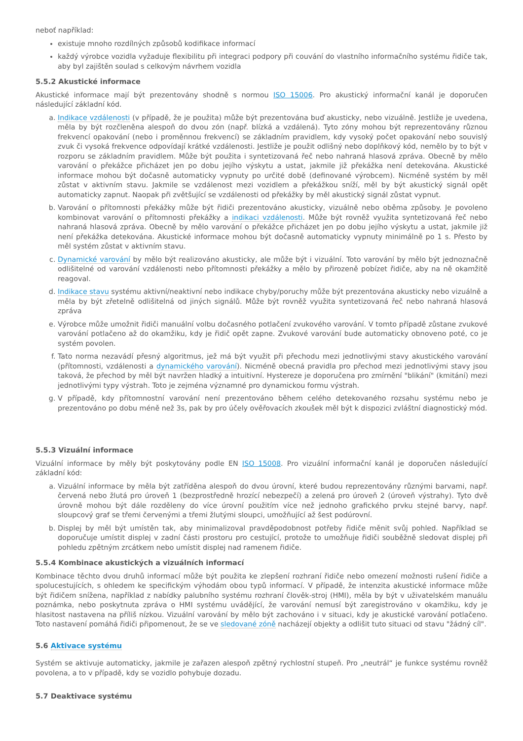neboť například:
existuje mnoho rozdílných způsobů kodifikace informací
každý výrobce vozidla vyžaduje flexibilitu při integraci podpory při couvání do vlastního informačního systému řidiče tak, aby byl zajištěn soulad s celkovým návrhem vozidla
5.5.2 Akustické informace
Akustické informace mají být prezentovány shodně s normou ISO 15006. Pro akustický informační kanál je doporučen následující základní kód.
a. Indikace vzdálenosti (v případě, že je použita) může být prezentována buď akusticky, nebo vizuálně. Jestliže je uvedena, měla by být rozčleněna alespoň do dvou zón (např. blízká a vzdálená). Tyto zóny mohou být reprezentovány různou frekvencí opakování (nebo i proměnnou frekvencí) se základním pravidlem, kdy vysoký počet opakování nebo souvislý zvuk či vysoká frekvence odpovídají krátké vzdálenosti. Jestliže je použit odlišný nebo doplňkový kód, nemělo by to být v rozporu se základním pravidlem. Může být použita i syntetizovaná řeč nebo nahraná hlasová zpráva. Obecně by mělo varování o překážce přicházet jen po dobu jejího výskytu a ustat, jakmile již překážka není detekována. Akustické informace mohou být dočasně automaticky vypnuty po určité době (definované výrobcem). Nicméně systém by měl zůstat v aktivním stavu. Jakmile se vzdálenost mezi vozidlem a překážkou sníží, měl by být akustický signál opět automaticky zapnut. Naopak při zvětšující se vzdálenosti od překážky by měl akustický signál zůstat vypnut.
b. Varování o přítomnosti překážky může být řidiči prezentováno akusticky, vizuálně nebo oběma způsoby. Je povoleno kombinovat varování o přítomnosti překážky a indikaci vzdálenosti. Může být rovněž využita syntetizovaná řeč nebo nahraná hlasová zpráva. Obecně by mělo varování o překážce přicházet jen po dobu jejího výskytu a ustat, jakmile již není překážka detekována. Akustické informace mohou být dočasně automaticky vypnuty minimálně po 1 s. Přesto by měl systém zůstat v aktivním stavu.
c. Dynamické varování by mělo být realizováno akusticky, ale může být i vizuální. Toto varování by mělo být jednoznačně odlišitelné od varování vzdálenosti nebo přítomnosti překážky a mělo by přirozeně pobízet řidiče, aby na ně okamžitě reagoval.
d. Indikace stavu systému aktivní/neaktivní nebo indikace chyby/poruchy může být prezentována akusticky nebo vizuálně a měla by být zřetelně odlišitelná od jiných signálů. Může být rovněž využita syntetizovaná řeč nebo nahraná hlasová zpráva
e. Výrobce může umožnit řidiči manuální volbu dočasného potlačení zvukového varování. V tomto případě zůstane zvukové varování potlačeno až do okamžiku, kdy je řidič opět zapne. Zvukové varování bude automaticky obnoveno poté, co je systém povolen.
f. Tato norma nezavádí přesný algoritmus, jež má být využit při přechodu mezi jednotlivými stavy akustického varování (přítomnosti, vzdálenosti a dynamického varování). Nicméně obecná pravidla pro přechod mezi jednotlivými stavy jsou taková, že přechod by měl být navržen hladký a intuitivní. Hystereze je doporučena pro zmírnění "blikání" (kmitání) mezi jednotlivými typy výstrah. Toto je zejména významné pro dynamickou formu výstrah.
g. V případě, kdy přítomnostní varování není prezentováno během celého detekovaného rozsahu systému nebo je prezentováno po dobu méně než 3s, pak by pro účely ověřovacích zkoušek měl být k dispozici zvláštní diagnostický mód.
5.5.3 Vizuální informace
Vizuální informace by měly být poskytovány podle EN ISO 15008. Pro vizuální informační kanál je doporučen následující základní kód:
a. Vizuální informace by měla být zatříděna alespoň do dvou úrovní, které budou reprezentovány různými barvami, např. červená nebo žlutá pro úroveň 1 (bezprostředně hrozící nebezpečí) a zelená pro úroveň 2 (úroveň výstrahy). Tyto dvě úrovně mohou být dále rozděleny do více úrovní použitím více než jednoho grafického prvku stejné barvy, např. sloupcový graf se třemi červenými a třemi žlutými sloupci, umožňující až šest podúrovní.
b. Displej by měl být umístěn tak, aby minimalizoval pravděpodobnost potřeby řidiče měnit svůj pohled. Například se doporučuje umístit displej v zadní části prostoru pro cestující, protože to umožňuje řidiči souběžně sledovat displej při pohledu zpětným zrcátkem nebo umístit displej nad ramenem řidiče.
5.5.4 Kombinace akustických a vizuálních informací
Kombinace těchto dvou druhů informací může být použita ke zlepšení rozhraní řidiče nebo omezení možnosti rušení řidiče a spolucestujících, s ohledem ke specifickým výhodám obou typů informací. V případě, že intenzita akustické informace může být řidičem snížena, například z nabídky palubního systému rozhraní člověk-stroj (HMI), měla by být v uživatelském manuálu poznámka, nebo poskytnuta zpráva o HMI systému uvádějící, že varování nemusí být zaregistrováno v okamžiku, kdy je hlasitost nastavena na příliš nízkou. Vizuální varování by mělo být zachováno i v situaci, kdy je akustické varování potlačeno. Toto nastavení pomáhá řidiči připomenout, že se ve sledované zóně nacházejí objekty a odlišit tuto situaci od stavu "žádný cíl".
5.6 Aktivace systému
Systém se aktivuje automaticky, jakmile je zařazen alespoň zpětný rychlostní stupeň. Pro „neutrál“ je funkce systému rovněž povolena, a to v případě, kdy se vozidlo pohybuje dozadu.
5.7 Deaktivace systému